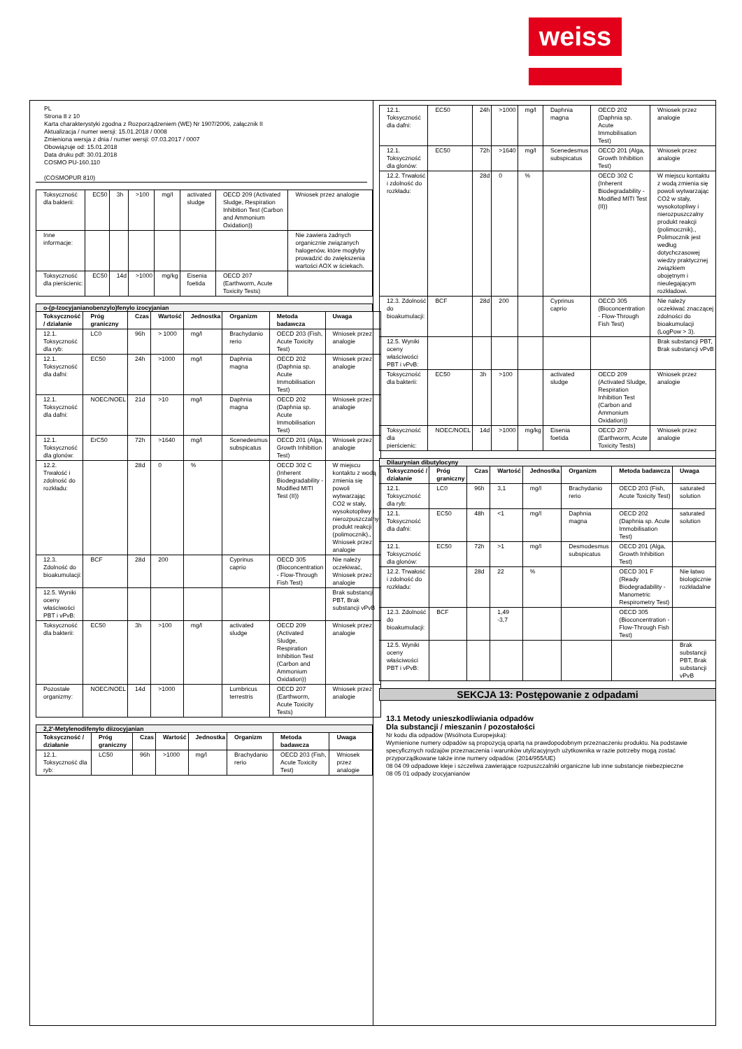weiss
PL
Strona 8 z 10
Karta charakterystyki zgodna z Rozporządzeniem (WE) Nr 1907/2006, załącznik II
Aktualizacja / numer wersji: 15.01.2018 / 0008
Zmieniona wersja z dnia / numer wersji: 07.03.2017 / 0007
Obowiązuje od: 15.01.2018
Data druku pdf: 30.01.2018
COSMO PU-160.110
(COSMOPUR 810)
| Toksyczność dla bakterii: | EC50 | 3h | >100 | mg/l | activated sludge | OECD 209 (Activated Sludge, Respiration Inhibition Test (Carbon and Ammonium Oxidation)) | Wniosek przez analogie |
| Inne informacje: | | | | | | | Nie zawiera żadnych organicznie związanych halogenów, które mogłyby prowadzić do zwiększenia wartości AOX w ściekach. |
| Toksyczność dla pierścienic: | EC50 | 14d | >1000 | mg/kg | Eisenia foetida | OECD 207 (Earthworm, Acute Toxicity Tests) | |
o-(p-Izocyjanianobenzylo)fenylo izocyjanian
| Toksyczność / działanie | Próg graniczny | Czas | Wartość | Jednostka | Organizm | Metoda badawcza | Uwaga |
| --- | --- | --- | --- | --- | --- | --- | --- |
| 12.1. Toksyczność dla ryb: | LC0 | 96h | > 1000 | mg/l | Brachydanio rerio | OECD 203 (Fish, Acute Toxicity Test) | Wniosek przez analogie |
| 12.1. Toksyczność dla dafni: | EC50 | 24h | >1000 | mg/l | Daphnia magna | OECD 202 (Daphnia sp. Acute Immobilisation Test) | Wniosek przez analogie |
| 12.1. Toksyczność dla dafni: | NOEC/NOEL | 21d | >10 | mg/l | Daphnia magna | OECD 202 (Daphnia sp. Acute Immobilisation Test) | Wniosek przez analogie |
| 12.1. Toksyczność dla glonów: | ErC50 | 72h | >1640 | mg/l | Scenedesmus subspicatus | OECD 201 (Alga, Growth Inhibition Test) | Wniosek przez analogie |
| 12.2. Trwałość i zdolność do rozkładu: | | 28d | 0 | % | | OECD 302 C (Inherent Biodegradability - Modified MITI Test (II)) | W miejscu kontaktu z wodą zmienia się powoli wytwarzając CO2 w stały, wysokotopliwy i nierozpuszczalny produkt reakcji (polimocznik)., Wniosek przez analogie |
| 12.3. Zdolność do bioakumulacji: | BCF | 28d | 200 | | Cyprinus caprio | OECD 305 (Bioconcentration - Flow-Through Fish Test) | Nie należy oczekiwać, Wniosek przez analogie |
| 12.5. Wyniki oceny właściwości PBT i vPvB: | | | | | | | Brak substancji PBT, Brak substancji vPvB |
| Toksyczność dla bakterii: | EC50 | 3h | >100 | mg/l | activated sludge | OECD 209 (Activated Sludge, Respiration Inhibition Test (Carbon and Ammonium Oxidation)) | Wniosek przez analogie |
| Pozostałe organizmy: | NOEC/NOEL | 14d | >1000 | | Lumbricus terrestris | OECD 207 (Earthworm, Acute Toxicity Tests) | Wniosek przez analogie |
2,2'-Metylenodifenylo diizocyjanian
| Toksyczność / działanie | Próg graniczny | Czas | Wartość | Jednostka | Organizm | Metoda badawcza | Uwaga |
| --- | --- | --- | --- | --- | --- | --- | --- |
| 12.1. Toksyczność dla ryb: | LC50 | 96h | >1000 | mg/l | Brachydanio rerio | OECD 203 (Fish, Acute Toxicity Test) | Wniosek przez analogie |
| 12.1. Toksyczność dla dafni: | EC50 | 24h | >1000 | mg/l | Daphnia magna | OECD 202 (Daphnia sp. Acute Immobilisation Test) | Wniosek przez analogie |
| 12.1. Toksyczność dla glonów: | EC50 | 72h | >1640 | mg/l | Scenedesmus subspicatus | OECD 201 (Alga, Growth Inhibition Test) | Wniosek przez analogie |
| 12.2. Trwałość i zdolność do rozkładu: | | 28d | 0 | % | | OECD 302 C (Inherent Biodegradability - Modified MITI Test (II)) | W miejscu kontaktu z wodą zmienia się powoli wytwarzając CO2 w stały, wysokotopliwy i nierozpuszczalny produkt reakcji (polimocznik)., Polimocznik jest według dotychczasowej wiedzy praktycznej związkiem obojętnym i nieulegającym rozkładowi. |
| 12.3. Zdolność do bioakumulacji: | BCF | 28d | 200 | | Cyprinus caprio | OECD 305 (Bioconcentration - Flow-Through Fish Test) | Nie należy oczekiwać znaczącej zdolności do bioakumulacji (LogPow > 3). |
| 12.5. Wyniki oceny właściwości PBT i vPvB: | | | | | | | Brak substancji PBT, Brak substancji vPvB |
| Toksyczność dla bakterii: | EC50 | 3h | >100 | | activated sludge | OECD 209 (Activated Sludge, Respiration Inhibition Test (Carbon and Ammonium Oxidation)) | Wniosek przez analogie |
| Toksyczność dla pierścienic: | NOEC/NOEL | 14d | >1000 | mg/kg | Eisenia foetida | OECD 207 (Earthworm, Acute Toxicity Tests) | Wniosek przez analogie |
Dilaurynian dibutylocyny
| Toksyczność / działanie | Próg graniczny | Czas | Wartość | Jednostka | Organizm | Metoda badawcza | Uwaga |
| --- | --- | --- | --- | --- | --- | --- | --- |
| 12.1. Toksyczność dla ryb: | LC0 | 96h | 3,1 | mg/l | Brachydanio rerio | OECD 203 (Fish, Acute Toxicity Test) | saturated solution |
| 12.1. Toksyczność dla dafni: | EC50 | 48h | <1 | mg/l | Daphnia magna | OECD 202 (Daphnia sp. Acute Immobilisation Test) | saturated solution |
| 12.1. Toksyczność dla glonów: | EC50 | 72h | >1 | mg/l | Desmodesmus subspicatus | OECD 201 (Alga, Growth Inhibition Test) | |
| 12.2. Trwałość i zdolność do rozkładu: | | 28d | 22 | % | | OECD 301 F (Ready Biodegradability - Manometric Respirometry Test) | Nie łatwo biologicznie rozkładalne |
| 12.3. Zdolność do bioakumulacji: | BCF | | 1,49 -3,7 | | | OECD 305 (Bioconcentration - Flow-Through Fish Test) | |
| 12.5. Wyniki oceny właściwości PBT i vPvB: | | | | | | | Brak substancji PBT, Brak substancji vPvB |
SEKCJA 13: Postępowanie z odpadami
13.1 Metody unieszkodliwiania odpadów
Dla substancji / mieszanin / pozostałości
Nr kodu dla odpadów (Wsólnota Europejska):
Wymienione numery odpadów są propozycją opartą na prawdopodobnym przeznaczeniu produktu. Na podstawie specyficznych rodzajów przeznaczenia i warunków utylizacyjnych użytkownika w razie potrzeby mogą zostać przyporządkowane także inne numery odpadów. (2014/955/UE)
08 04 09 odpadowe kleje i szczeliwa zawierające rozpuszczalniki organiczne lub inne substancje niebezpieczne
08 05 01 odpady izocyjanianów